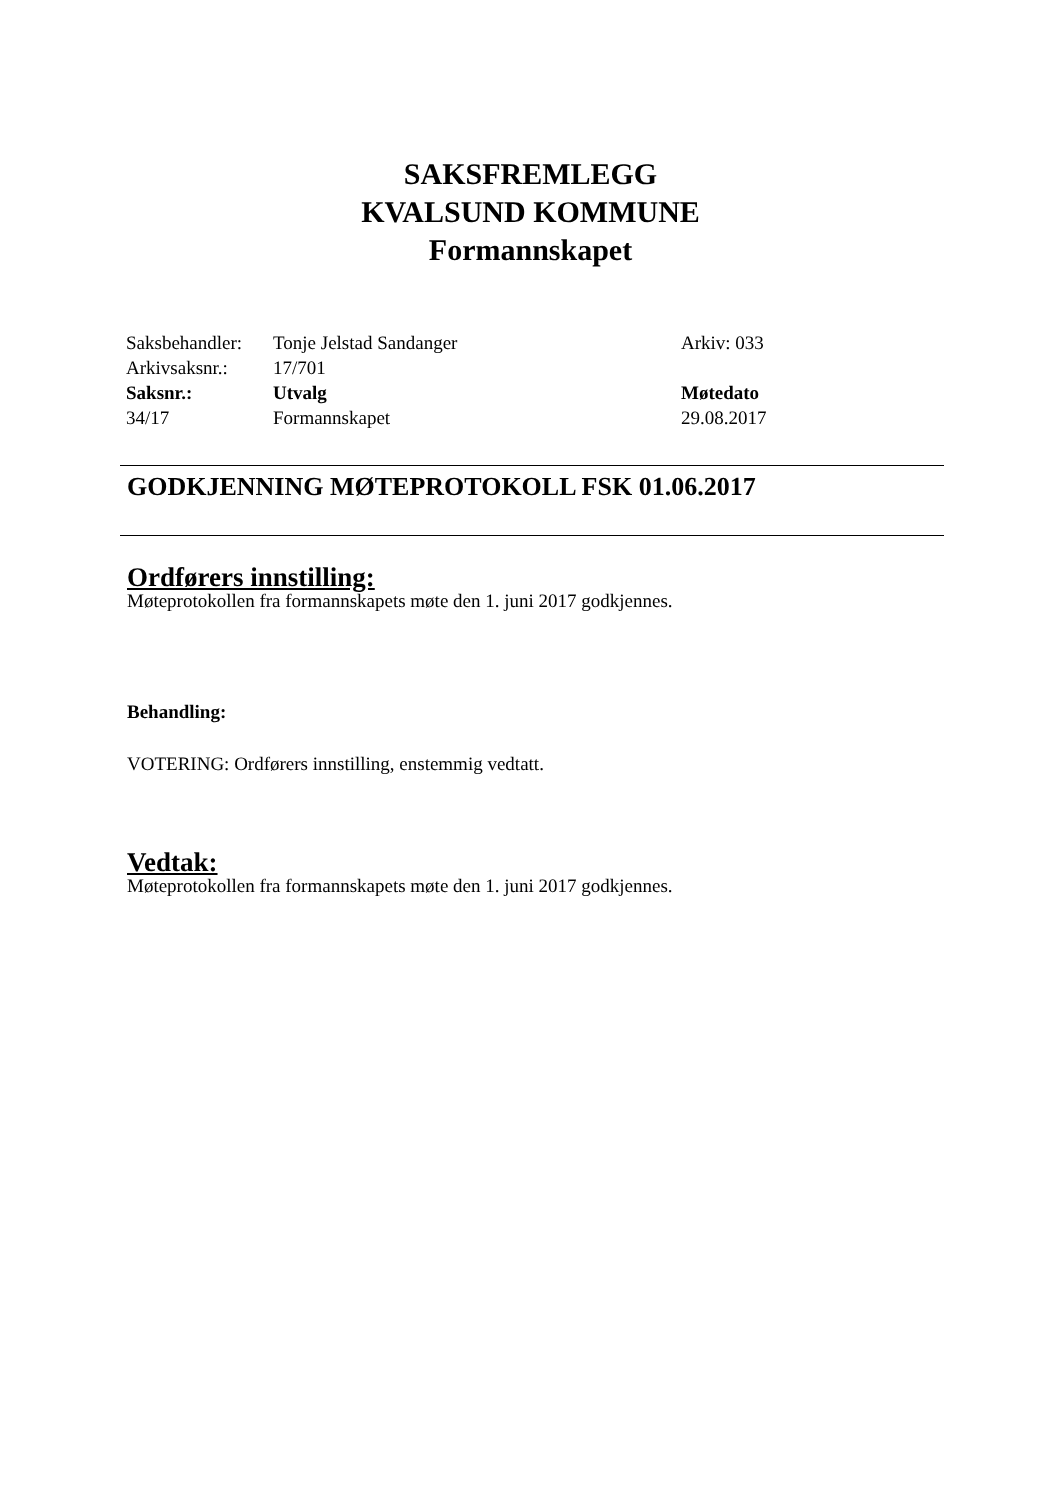SAKSFREMLEGG
KVALSUND KOMMUNE
Formannskapet
| Saksbehandler: | Tonje Jelstad Sandanger | Arkiv: 033 |
| Arkivsaksnr.: | 17/701 | |
| Saksnr.: | Utvalg | Møtedato |
| 34/17 | Formannskapet | 29.08.2017 |
GODKJENNING MØTEPROTOKOLL FSK 01.06.2017
Ordførers innstilling:
Møteprotokollen fra formannskapets møte den 1. juni 2017 godkjennes.
Behandling:
VOTERING: Ordførers innstilling, enstemmig vedtatt.
Vedtak:
Møteprotokollen fra formannskapets møte den 1. juni 2017 godkjennes.